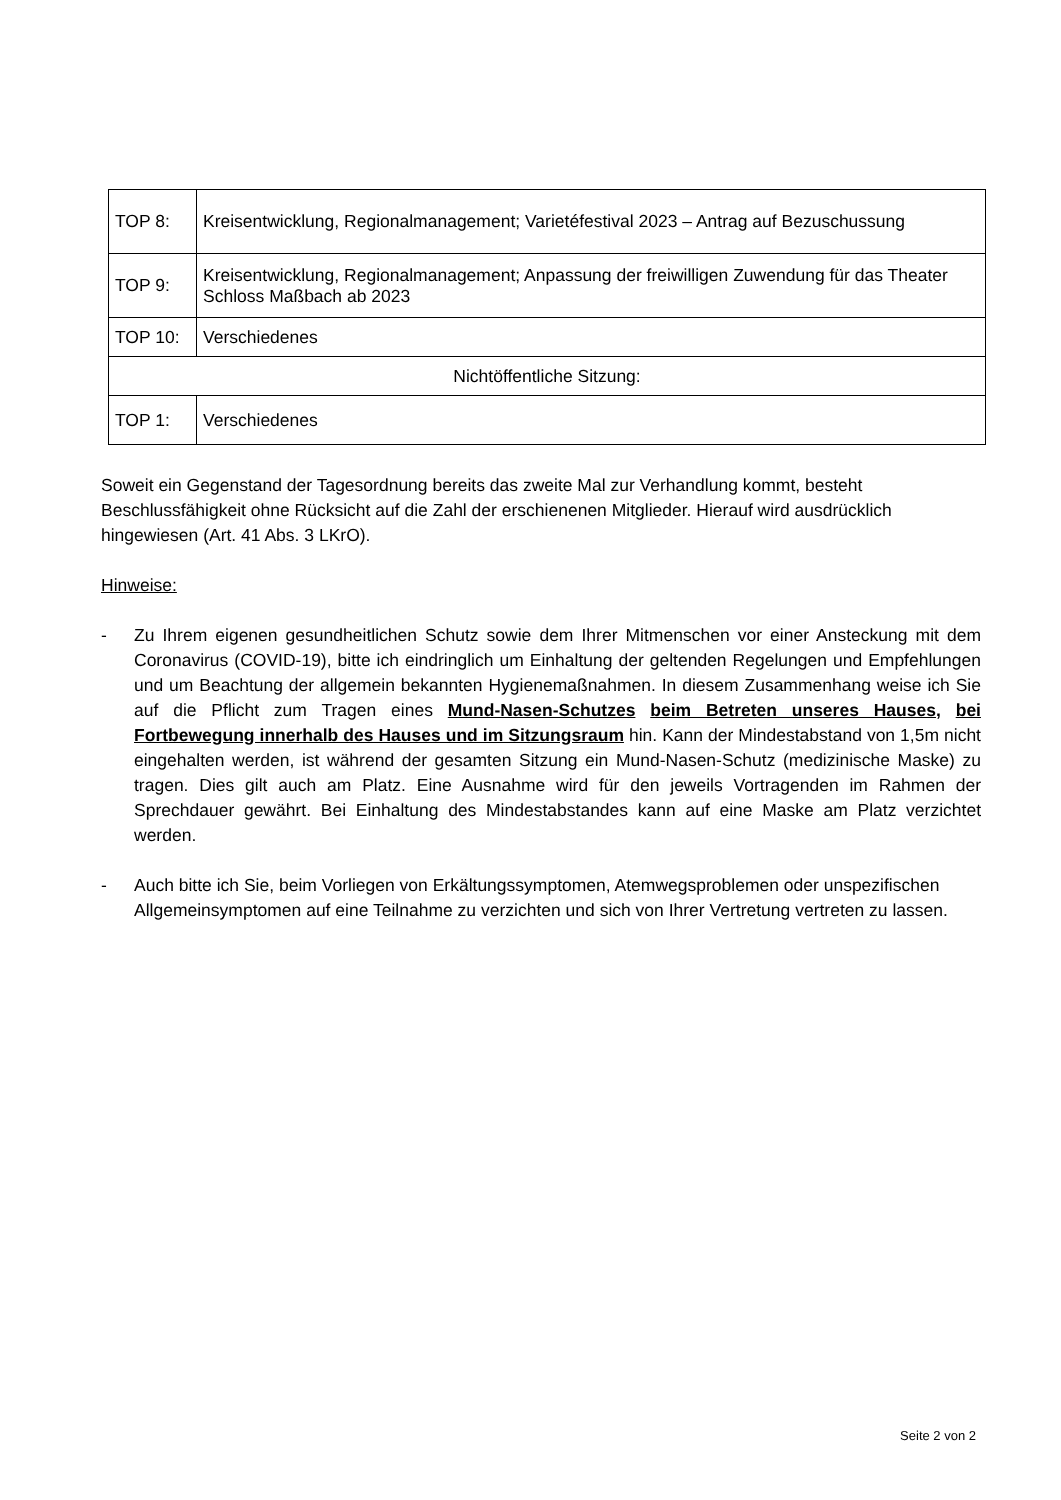| TOP 8: | Kreisentwicklung, Regionalmanagement; Varietéfestival 2023 – Antrag auf Bezuschussung |
| TOP 9: | Kreisentwicklung, Regionalmanagement; Anpassung der freiwilligen Zuwendung für das Theater Schloss Maßbach ab 2023 |
| TOP 10: | Verschiedenes |
| Nichtöffentliche Sitzung: | |
| TOP 1: | Verschiedenes |
Soweit ein Gegenstand der Tagesordnung bereits das zweite Mal zur Verhandlung kommt, besteht Beschlussfähigkeit ohne Rücksicht auf die Zahl der erschienenen Mitglieder. Hierauf wird ausdrücklich hingewiesen (Art. 41 Abs. 3 LKrO).
Hinweise:
- Zu Ihrem eigenen gesundheitlichen Schutz sowie dem Ihrer Mitmenschen vor einer Ansteckung mit dem Coronavirus (COVID-19), bitte ich eindringlich um Einhaltung der geltenden Regelungen und Empfehlungen und um Beachtung der allgemein bekannten Hygienemaßnahmen. In diesem Zusammenhang weise ich Sie auf die Pflicht zum Tragen eines Mund-Nasen-Schutzes beim Betreten unseres Hauses, bei Fortbewegung innerhalb des Hauses und im Sitzungsraum hin. Kann der Mindestabstand von 1,5m nicht eingehalten werden, ist während der gesamten Sitzung ein Mund-Nasen-Schutz (medizinische Maske) zu tragen. Dies gilt auch am Platz. Eine Ausnahme wird für den jeweils Vortragenden im Rahmen der Sprechdauer gewährt. Bei Einhaltung des Mindestabstandes kann auf eine Maske am Platz verzichtet werden.
- Auch bitte ich Sie, beim Vorliegen von Erkältungssymptomen, Atemwegsproblemen oder unspezifischen Allgemeinsymptomen auf eine Teilnahme zu verzichten und sich von Ihrer Vertretung vertreten zu lassen.
Seite 2 von 2